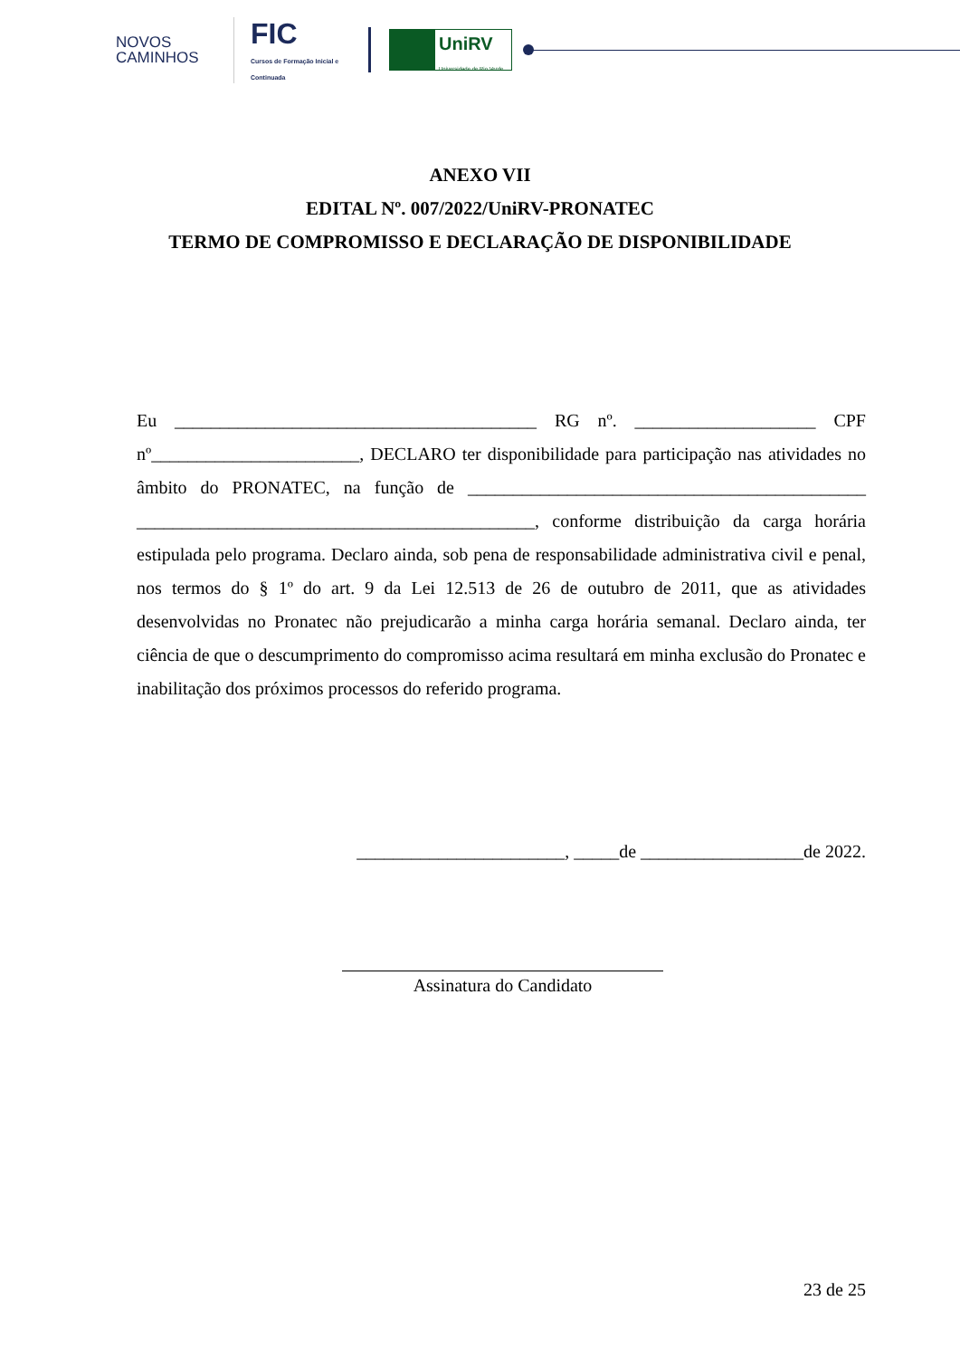NOVOS CAMINHOS
FIC
Cursos de Formação Inicial e Continuada
UniRV
Universidade de Rio Verde
ANEXO VII
EDITAL Nº. 007/2022/UniRV-PRONATEC
TERMO DE COMPROMISSO E DECLARAÇÃO DE DISPONIBILIDADE
Eu ________________________________________ RG nº. ____________________ CPF nº_______________________, DECLARO ter disponibilidade para participação nas atividades no âmbito do PRONATEC, na função de ____________________________________________ ____________________________________________, conforme distribuição da carga horária estipulada pelo programa. Declaro ainda, sob pena de responsabilidade administrativa civil e penal, nos termos do § 1º do art. 9 da Lei 12.513 de 26 de outubro de 2011, que as atividades desenvolvidas no Pronatec não prejudicarão a minha carga horária semanal. Declaro ainda, ter ciência de que o descumprimento do compromisso acima resultará em minha exclusão do Pronatec e inabilitação dos próximos processos do referido programa.
_______________________, _____de __________________de 2022.
Assinatura do Candidato
23 de 25